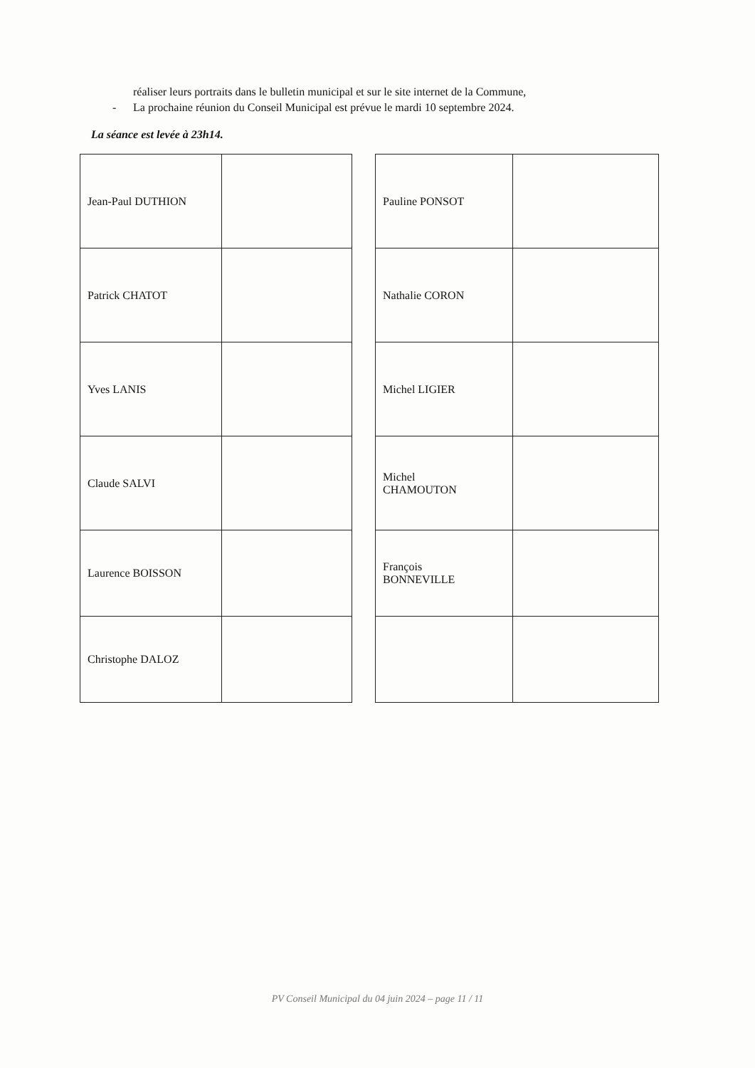réaliser leurs portraits dans le bulletin municipal et sur le site internet de la Commune,
- La prochaine réunion du Conseil Municipal est prévue le mardi 10 septembre 2024.
La séance est levée à 23h14.
| Jean-Paul DUTHION | |
| Patrick CHATOT | |
| Yves LANIS | |
| Claude SALVI | |
| Laurence BOISSON | |
| Christophe DALOZ | |
| Pauline PONSOT | |
| Nathalie CORON | |
| Michel LIGIER | |
| Michel CHAMOUTON | |
| François BONNEVILLE | |
PV Conseil Municipal du 04 juin 2024 – page 11 / 11